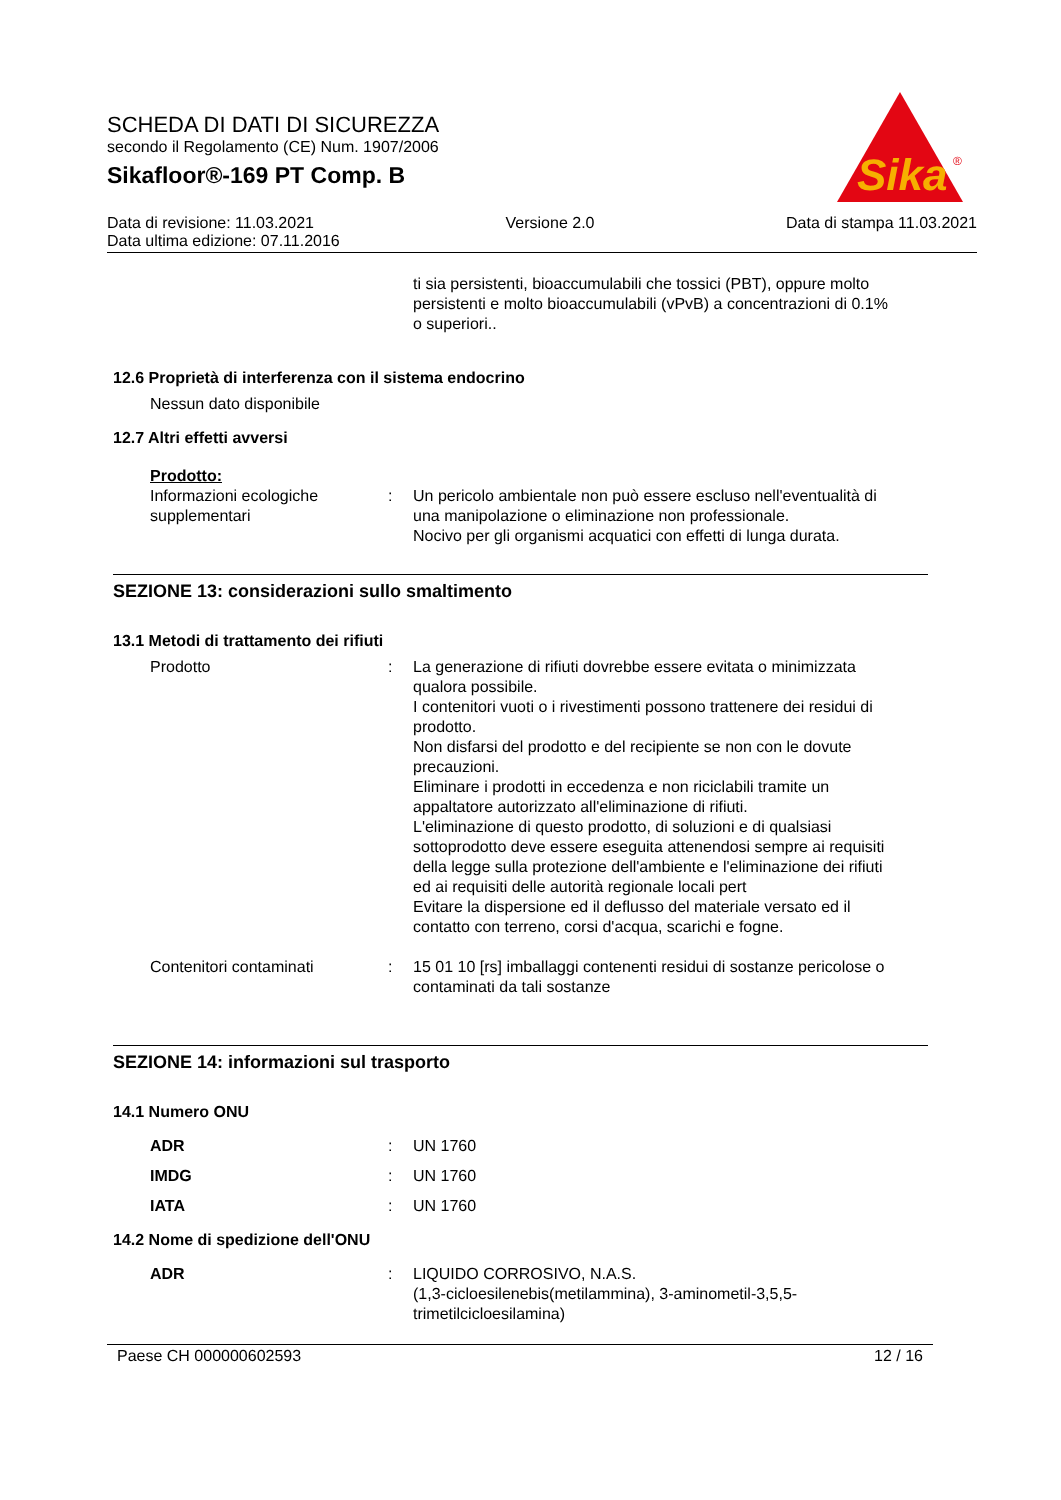SCHEDA DI DATI DI SICUREZZA
secondo il Regolamento (CE) Num. 1907/2006
Sikafloor®-169 PT Comp. B
Sika
®
Data di revisione: 11.03.2021 Versione 2.0 Data di stampa 11.03.2021
Data ultima edizione: 07.11.2016
ti sia persistenti, bioaccumulabili che tossici (PBT), oppure molto persistenti e molto bioaccumulabili (vPvB) a concentrazioni di 0.1% o superiori..
12.6 Proprietà di interferenza con il sistema endocrino
Nessun dato disponibile
12.7 Altri effetti avversi
Prodotto:
Informazioni ecologiche supplementari
: Un pericolo ambientale non può essere escluso nell'eventualità di una manipolazione o eliminazione non professionale.
Nocivo per gli organismi acquatici con effetti di lunga durata.
SEZIONE 13: considerazioni sullo smaltimento
13.1 Metodi di trattamento dei rifiuti
Prodotto : La generazione di rifiuti dovrebbe essere evitata o minimizzata qualora possibile.
I contenitori vuoti o i rivestimenti possono trattenere dei residui di prodotto.
Non disfarsi del prodotto e del recipiente se non con le dovute precauzioni.
Eliminare i prodotti in eccedenza e non riciclabili tramite un appaltatore autorizzato all'eliminazione di rifiuti.
L'eliminazione di questo prodotto, di soluzioni e di qualsiasi sottoprodotto deve essere eseguita attenendosi sempre ai requisiti della legge sulla protezione dell'ambiente e l'eliminazione dei rifiuti ed ai requisiti delle autorità regionale locali pert
Evitare la dispersione ed il deflusso del materiale versato ed il contatto con terreno, corsi d'acqua, scarichi e fogne.
Contenitori contaminati : 15 01 10 [rs] imballaggi contenenti residui di sostanze pericolose o contaminati da tali sostanze
SEZIONE 14: informazioni sul trasporto
14.1 Numero ONU
ADR : UN 1760
IMDG : UN 1760
IATA : UN 1760
14.2 Nome di spedizione dell'ONU
ADR : LIQUIDO CORROSIVO, N.A.S.
(1,3-cicloesilenebis(metilammina), 3-aminometil-3,5,5-trimetilcicloesilamina)
Paese CH 000000602593 12 / 16